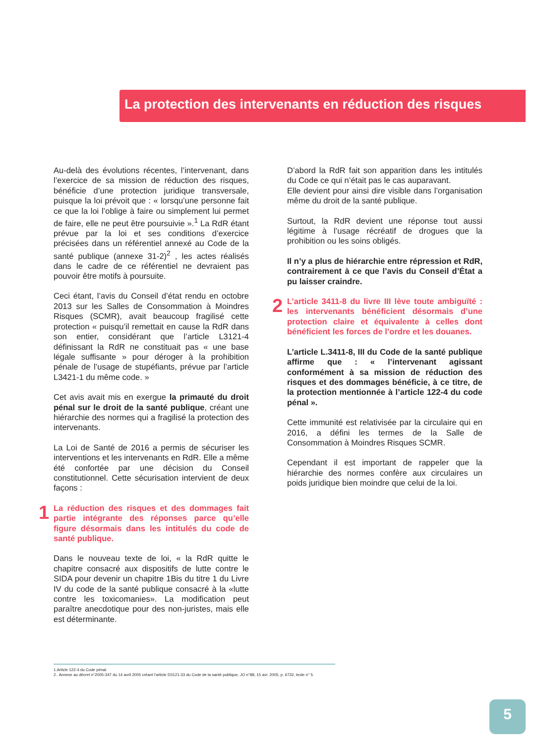La protection des intervenants en réduction des risques
Au-delà des évolutions récentes, l’intervenant, dans l’exercice de sa mission de réduction des risques, bénéficie d’une protection juridique transversale, puisque la loi prévoit que : « lorsqu’une personne fait ce que la loi l’oblige à faire ou simplement lui permet de faire, elle ne peut être poursuivie ».<sup>1</sup> La RdR étant prévue par la loi et ses conditions d’exercice précisées dans un référentiel annexé au Code de la santé publique (annexe 31-2)<sup>2</sup> , les actes réalisés dans le cadre de ce référentiel ne devraient pas pouvoir être motifs à poursuite.
Ceci étant, l’avis du Conseil d’état rendu en octobre 2013 sur les Salles de Consommation à Moindres Risques (SCMR), avait beaucoup fragilisé cette protection « puisqu’il remettait en cause la RdR dans son entier, considérant que l’article L3121-4 définissant la RdR ne constituait pas « une base légale suffisante » pour déroger à la prohibition pénale de l’usage de stupéfiants, prévue par l’article L3421-1 du même code. »
Cet avis avait mis en exergue la primauté du droit pénal sur le droit de la santé publique, créant une hiérarchie des normes qui a fragilisé la protection des intervenants.
La Loi de Santé de 2016 a permis de sécuriser les interventions et les intervenants en RdR. Elle a même été confortée par une décision du Conseil constitutionnel. Cette sécurisation intervient de deux façons :
1 La réduction des risques et des dommages fait partie intégrante des réponses parce qu’elle figure désormais dans les intitulés du code de santé publique.
Dans le nouveau texte de loi, « la RdR quitte le chapitre consacré aux dispositifs de lutte contre le SIDA pour devenir un chapitre 1Bis du titre 1 du Livre IV du code de la santé publique consacré à la «lutte contre les toxicomanies». La modification peut paraître anecdotique pour des non-juristes, mais elle est déterminante.
D’abord la RdR fait son apparition dans les intitulés du Code ce qui n’était pas le cas auparavant.
Elle devient pour ainsi dire visible dans l’organisation même du droit de la santé publique.
Surtout, la RdR devient une réponse tout aussi légitime à l’usage récréatif de drogues que la prohibition ou les soins obligés.
Il n’y a plus de hiérarchie entre répression et RdR, contrairement à ce que l’avis du Conseil d’État a pu laisser craindre.
2 L’article 3411-8 du livre III lève toute ambiguïté : les intervenants bénéficient désormais d’une protection claire et équivalente à celles dont bénéficient les forces de l’ordre et les douanes.
L’article L.3411-8, III du Code de la santé publique affirme que : « l’intervenant agissant conformément à sa mission de réduction des risques et des dommages bénéficie, à ce titre, de la protection mentionnée à l’article 122-4 du code pénal ».
Cette immunité est relativisée par la circulaire qui en 2016, a défini les termes de la Salle de Consommation à Moindres Risques SCMR.
Cependant il est important de rappeler que la hiérarchie des normes confère aux circulaires un poids juridique bien moindre que celui de la loi.
1.Article 122-4 du Code pénal.
2.. Annexe au décret n°2005-347 du 14 avril 2005 créant l’article D3121-33 du Code de la santé publique, JO n°88, 15 avr. 2005, p. 6732, texte n° 5.
5